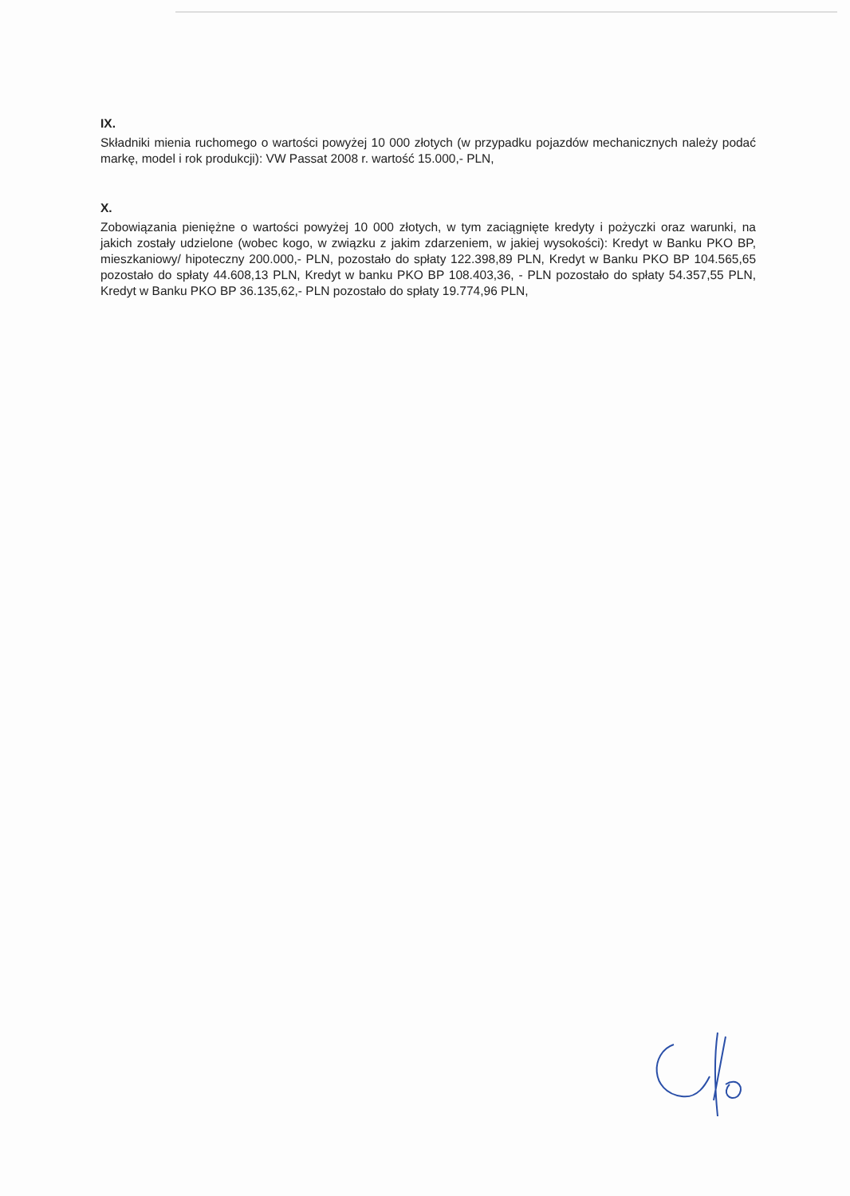IX.
Składniki mienia ruchomego o wartości powyżej 10 000 złotych (w przypadku pojazdów mechanicznych należy podać markę, model i rok produkcji): VW Passat 2008 r. wartość 15.000,- PLN,
X.
Zobowiązania pieniężne o wartości powyżej 10 000 złotych, w tym zaciągnięte kredyty i pożyczki oraz warunki, na jakich zostały udzielone (wobec kogo, w związku z jakim zdarzeniem, w jakiej wysokości): Kredyt w Banku PKO BP, mieszkaniowy/ hipoteczny 200.000,- PLN, pozostało do spłaty 122.398,89 PLN, Kredyt w Banku PKO BP 104.565,65 pozostało do spłaty 44.608,13 PLN, Kredyt w banku PKO BP 108.403,36, - PLN pozostało do spłaty 54.357,55 PLN, Kredyt w Banku PKO BP 36.135,62,- PLN pozostało do spłaty 19.774,96 PLN,